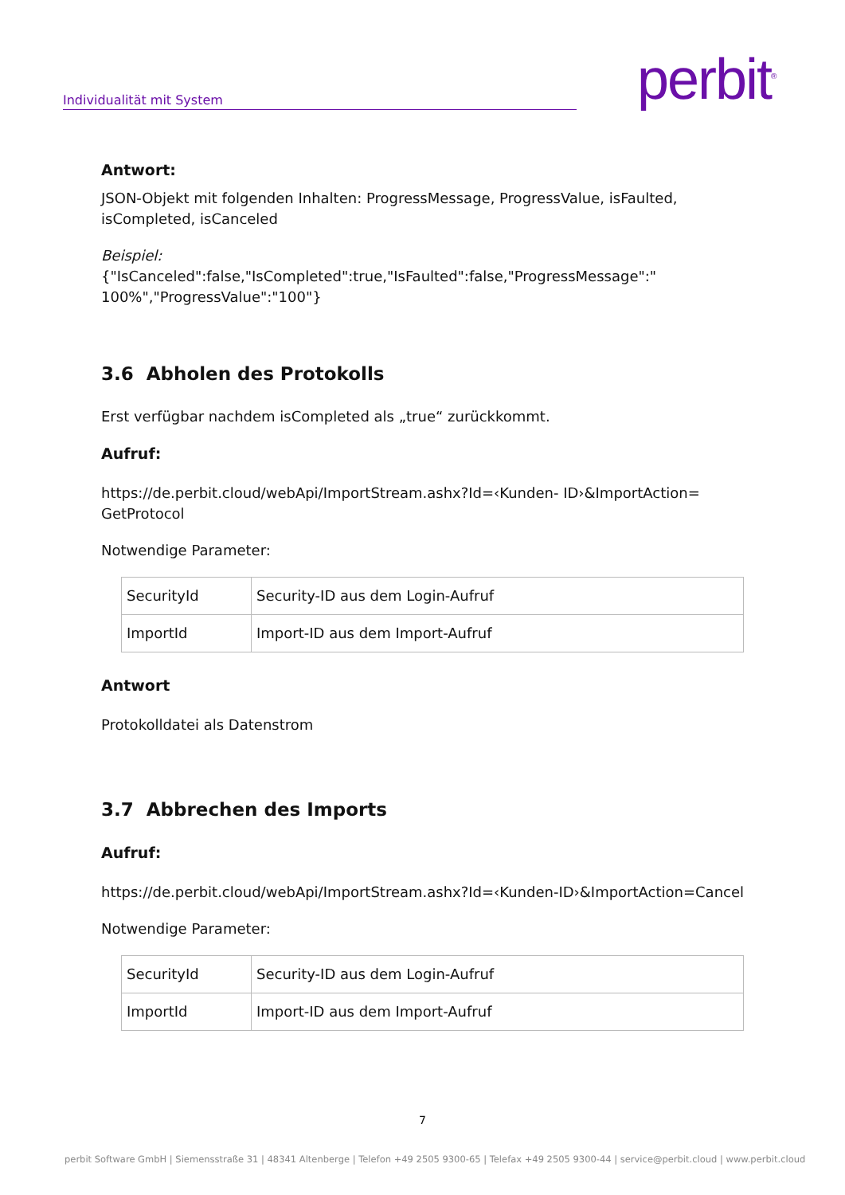Individualität mit System perbit<sup>®</sup>
Antwort:
JSON-Objekt mit folgenden Inhalten: ProgressMessage, ProgressValue, isFaulted, isCompleted, isCanceled
Beispiel:
{"IsCanceled":false,"IsCompleted":true,"IsFaulted":false,"ProgressMessage":" 100%","ProgressValue":"100"}
3.6 Abholen des Protokolls
Erst verfügbar nachdem isCompleted als „true“ zurückkommt.
Aufruf:
https://de.perbit.cloud/webApi/ImportStream.ashx?Id=‹Kunden- ID›&ImportAction= GetProtocol
Notwendige Parameter:
| SecurityId | Security-ID aus dem Login-Aufruf |
| ImportId | Import-ID aus dem Import-Aufruf |
Antwort
Protokolldatei als Datenstrom
3.7 Abbrechen des Imports
Aufruf:
https://de.perbit.cloud/webApi/ImportStream.ashx?Id=‹Kunden-ID›&ImportAction=Cancel
Notwendige Parameter:
| SecurityId | Security-ID aus dem Login-Aufruf |
| ImportId | Import-ID aus dem Import-Aufruf |
7
perbit Software GmbH | Siemensstraße 31 | 48341 Altenberge | Telefon +49 2505 9300-65 | Telefax +49 2505 9300-44 | service@perbit.cloud | www.perbit.cloud